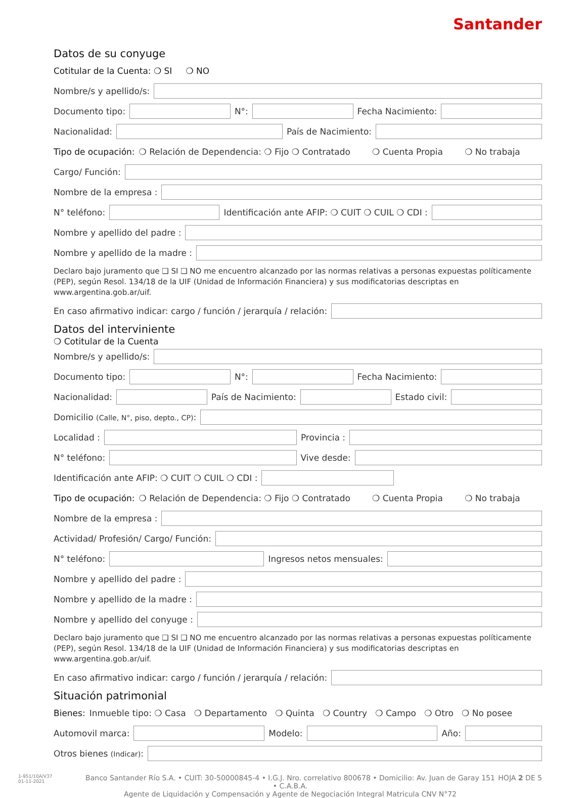Santander
Datos de su conyuge
Cotitular de la Cuenta: ❍ SI ❍ NO
Nombre/s y apellido/s:
Documento tipo: N°: Fecha Nacimiento:
Nacionalidad: País de Nacimiento:
Tipo de ocupación: ❍ Relación de Dependencia: ❍ Fijo ❍ Contratado ❍ Cuenta Propia ❍ No trabaja
Cargo/ Función:
Nombre de la empresa :
N° teléfono: Identificación ante AFIP: ❍ CUIT ❍ CUIL ❍ CDI :
Nombre y apellido del padre :
Nombre y apellido de la madre :
Declaro bajo juramento que ❑ SI ❑ NO me encuentro alcanzado por las normas relativas a personas expuestas políticamente (PEP), según Resol. 134/18 de la UIF (Unidad de Información Financiera) y sus modificatorias descriptas en www.argentina.gob.ar/uif.
En caso afirmativo indicar: cargo / función / jerarquía / relación:
Datos del interviniente
❍ Cotitular de la Cuenta
Nombre/s y apellido/s:
Documento tipo: N°: Fecha Nacimiento:
Nacionalidad: País de Nacimiento: Estado civil:
Domicilio (Calle, N°, piso, depto., CP):
Localidad : Provincia :
N° teléfono: Vive desde:
Identificación ante AFIP: ❍ CUIT ❍ CUIL ❍ CDI :
Tipo de ocupación: ❍ Relación de Dependencia: ❍ Fijo ❍ Contratado ❍ Cuenta Propia ❍ No trabaja
Nombre de la empresa :
Actividad/ Profesión/ Cargo/ Función:
N° teléfono: Ingresos netos mensuales:
Nombre y apellido del padre :
Nombre y apellido de la madre :
Nombre y apellido del conyuge :
Declaro bajo juramento que ❑ SI ❑ NO me encuentro alcanzado por las normas relativas a personas expuestas políticamente (PEP), según Resol. 134/18 de la UIF (Unidad de Información Financiera) y sus modificatorias descriptas en www.argentina.gob.ar/uif.
En caso afirmativo indicar: cargo / función / jerarquía / relación:
Situación patrimonial
Bienes: Inmueble tipo: ❍ Casa ❍ Departamento ❍ Quinta ❍ Country ❍ Campo ❍ Otro ❍ No posee
Automovil marca: Modelo: Año:
Otros bienes (Indicar):
1-951/10A/V37
01-11-2021
Banco Santander Río S.A. • CUIT: 30-50000845-4 • I.G.J. Nro. correlativo 800678 • Domicilio: Av. Juan de Garay 151 • C.A.B.A.
Agente de Liquidación y Compensación y Agente de Negociación Integral Matricula CNV N°72
HOJA 2 DE 5